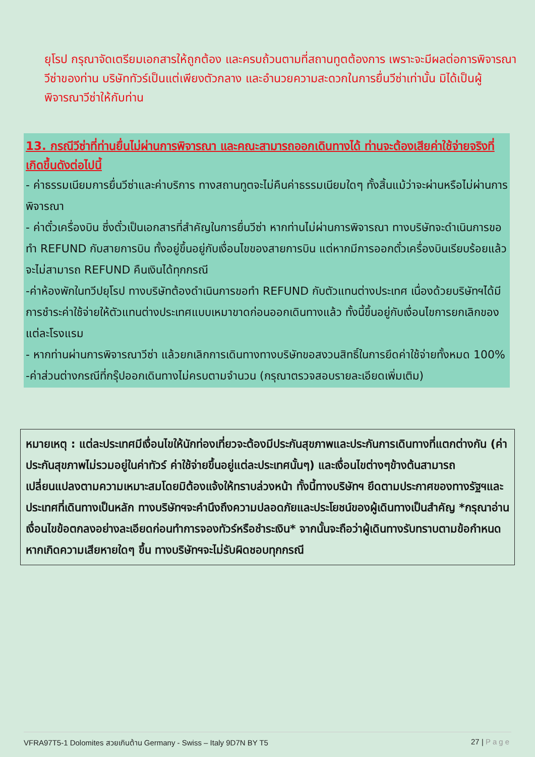ยุโรป กรุณาจัดเตรียมเอกสารให้ถูกต้อง และครบถ้วนตามที่สถานทูตต้องการ เพราะจะมีผลต่อการพิจารณาวีซ่าของท่าน บริษัททัวร์เป็นแต่เพียงตัวกลาง และอำนวยความสะดวกในการยื่นวีซ่าเท่านั้น มิได้เป็นผู้พิจารณาวีซ่าให้กับท่าน
13. กรณีวีซ่าที่ท่านยื่นไม่ผ่านการพิจารณา และคณะสามารถออกเดินทางได้ ท่านจะต้องเสียค่าใช้จ่ายจริงที่เกิดขึ้นดังต่อไปนี้
- ค่าธรรมเนียมการยื่นวีซ่าและค่าบริการ ทางสถานทูตจะไม่คืนค่าธรรมเนียมใดๆ ทั้งสิ้นแม้ว่าจะผ่านหรือไม่ผ่านการพิจารณา
- ค่าตั๋วเครื่องบิน ซึ่งตั๋วเป็นเอกสารที่สำคัญในการยื่นวีซ่า หากท่านไม่ผ่านการพิจารณา ทางบริษัทจะดำเนินการขอทำ REFUND กับสายการบิน ทั้งอยู่ขึ้นอยู่กับเงื่อนไขของสายการบิน แต่หากมีการออกตั๋วเครื่องบินเรียบร้อยแล้ว จะไม่สามารถ REFUND คืนเงินได้ทุกกรณี
-ค่าห้องพักในทวีปยุโรป ทางบริษัทต้องดำเนินการขอทำ REFUND กับตัวแทนต่างประเทศ เนื่องด้วยบริษัทฯได้มีการชำระค่าใช้จ่ายให้ตัวแทนต่างประเทศแบบเหมาขาดก่อนออกเดินทางแล้ว ทั้งนี้ขึ้นอยู่กับเงื่อนไขการยกเลิกของแต่ละโรงแรม
- หากท่านผ่านการพิจารณาวีซ่า แล้วยกเลิกการเดินทางทางบริษัทขอสงวนสิทธิ์ในการยึดค่าใช้จ่ายทั้งหมด 100%
-ค่าส่วนต่างกรณีที่กรุ๊ปออกเดินทางไม่ครบตามจำนวน (กรุณาตรวจสอบรายละเอียดเพิ่มเติม)
หมายเหตุ : แต่ละประเทศมีเงื่อนไขให้นักท่องเที่ยวจะต้องมีประกันสุขภาพและประกันการเดินทางที่แตกต่างกัน (ค่าประกันสุขภาพไม่รวมอยู่ในค่าทัวร์ ค่าใช้จ่ายขึ้นอยู่แต่ละประเทศนั้นๆ) และเงื่อนไขต่างๆข้างต้นสามารถเปลี่ยนแปลงตามความเหมาะสมโดยมิต้องแจ้งให้ทราบล่วงหน้า ทั้งนี้ทางบริษัทฯ ยึดตามประกาศของทางรัฐฯและประเทศที่เดินทางเป็นหลัก ทางบริษัทฯจะคำนึงถึงความปลอดภัยและประโยชน์ของผู้เดินทางเป็นสำคัญ *กรุณาอ่านเงื่อนไขข้อตกลงอย่างละเอียดก่อนทำการจองทัวร์หรือชำระเงิน* จากนั้นจะถือว่าผู้เดินทางรับทราบตามข้อกำหนด หากเกิดความเสียหายใดๆ ขึ้น ทางบริษัทฯจะไม่รับผิดชอบทุกกรณี
VFRA97T5-1 Dolomites สวยเกินต้าน Germany - Swiss – Italy 9D7N BY T5 27 | Page